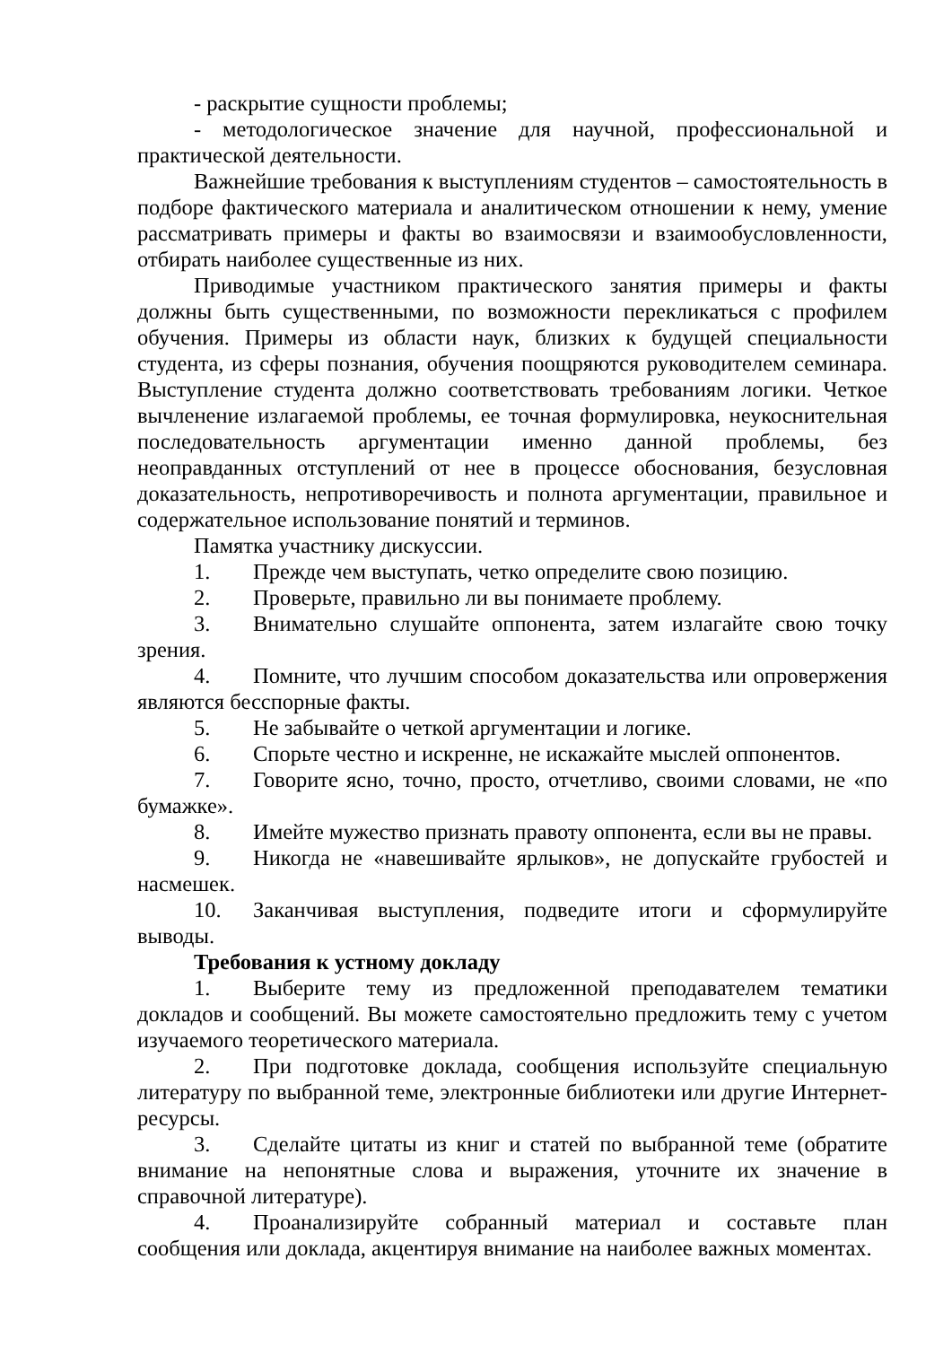- раскрытие сущности проблемы;
- методологическое значение для научной, профессиональной и практической деятельности.
Важнейшие требования к выступлениям студентов – самостоятельность в подборе фактического материала и аналитическом отношении к нему, умение рассматривать примеры и факты во взаимосвязи и взаимообусловленности, отбирать наиболее существенные из них.
Приводимые участником практического занятия примеры и факты должны быть существенными, по возможности перекликаться с профилем обучения. Примеры из области наук, близких к будущей специальности студента, из сферы познания, обучения поощряются руководителем семинара. Выступление студента должно соответствовать требованиям логики. Четкое вычленение излагаемой проблемы, ее точная формулировка, неукоснительная последовательность аргументации именно данной проблемы, без неоправданных отступлений от нее в процессе обоснования, безусловная доказательность, непротиворечивость и полнота аргументации, правильное и содержательное использование понятий и терминов.
Памятка участнику дискуссии.
1. Прежде чем выступать, четко определите свою позицию.
2. Проверьте, правильно ли вы понимаете проблему.
3. Внимательно слушайте оппонента, затем излагайте свою точку зрения.
4. Помните, что лучшим способом доказательства или опровержения являются бесспорные факты.
5. Не забывайте о четкой аргументации и логике.
6. Спорьте честно и искренне, не искажайте мыслей оппонентов.
7. Говорите ясно, точно, просто, отчетливо, своими словами, не «по бумажке».
8. Имейте мужество признать правоту оппонента, если вы не правы.
9. Никогда не «навешивайте ярлыков», не допускайте грубостей и насмешек.
10. Заканчивая выступления, подведите итоги и сформулируйте выводы.
Требования к устному докладу
1. Выберите тему из предложенной преподавателем тематики докладов и сообщений. Вы можете самостоятельно предложить тему с учетом изучаемого теоретического материала.
2. При подготовке доклада, сообщения используйте специальную литературу по выбранной теме, электронные библиотеки или другие Интернет-ресурсы.
3. Сделайте цитаты из книг и статей по выбранной теме (обратите внимание на непонятные слова и выражения, уточните их значение в справочной литературе).
4. Проанализируйте собранный материал и составьте план сообщения или доклада, акцентируя внимание на наиболее важных моментах.